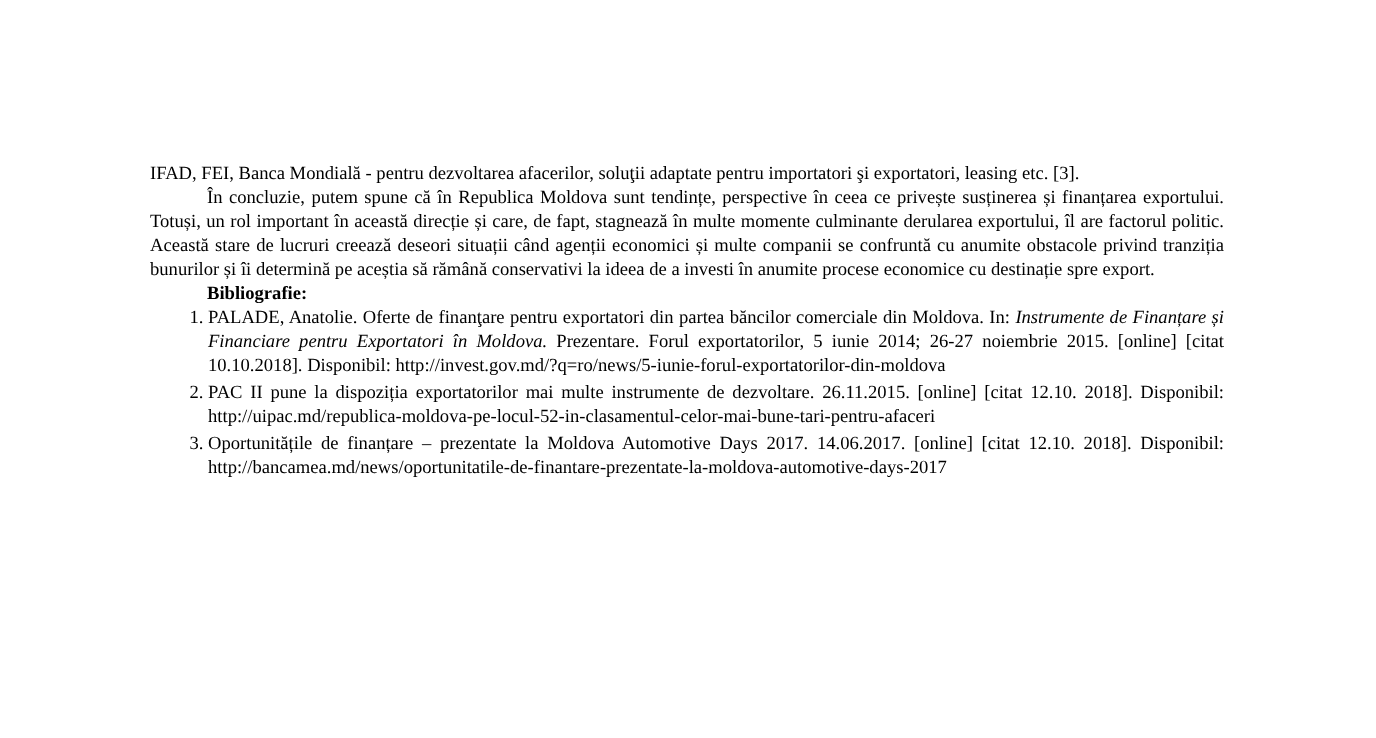IFAD, FEI, Banca Mondială - pentru dezvoltarea afacerilor, soluţii adaptate pentru importatori şi exportatori, leasing etc. [3].
În concluzie, putem spune că în Republica Moldova sunt tendințe, perspective în ceea ce privește susținerea și finanțarea exportului. Totuși, un rol important în această direcție și care, de fapt, stagnează în multe momente culminante derularea exportului, îl are factorul politic. Această stare de lucruri creează deseori situații când agenții economici și multe companii se confruntă cu anumite obstacole privind tranziția bunurilor și îi determină pe aceștia să rămână conservativi la ideea de a investi în anumite procese economice cu destinație spre export.
Bibliografie:
1. PALADE, Anatolie. Oferte de finanţare pentru exportatori din partea băncilor comerciale din Moldova. In: Instrumente de Finanțare și Financiare pentru Exportatori în Moldova. Prezentare. Forul exportatorilor, 5 iunie 2014; 26-27 noiembrie 2015. [online] [citat 10.10.2018]. Disponibil: http://invest.gov.md/?q=ro/news/5-iunie-forul-exportatorilor-din-moldova
2. PAC II pune la dispoziția exportatorilor mai multe instrumente de dezvoltare. 26.11.2015. [online] [citat 12.10. 2018]. Disponibil: http://uipac.md/republica-moldova-pe-locul-52-in-clasamentul-celor-mai-bune-tari-pentru-afaceri
3. Oportunitățile de finanțare – prezentate la Moldova Automotive Days 2017. 14.06.2017. [online] [citat 12.10. 2018]. Disponibil: http://bancamea.md/news/oportunitatile-de-finantare-prezentate-la-moldova-automotive-days-2017